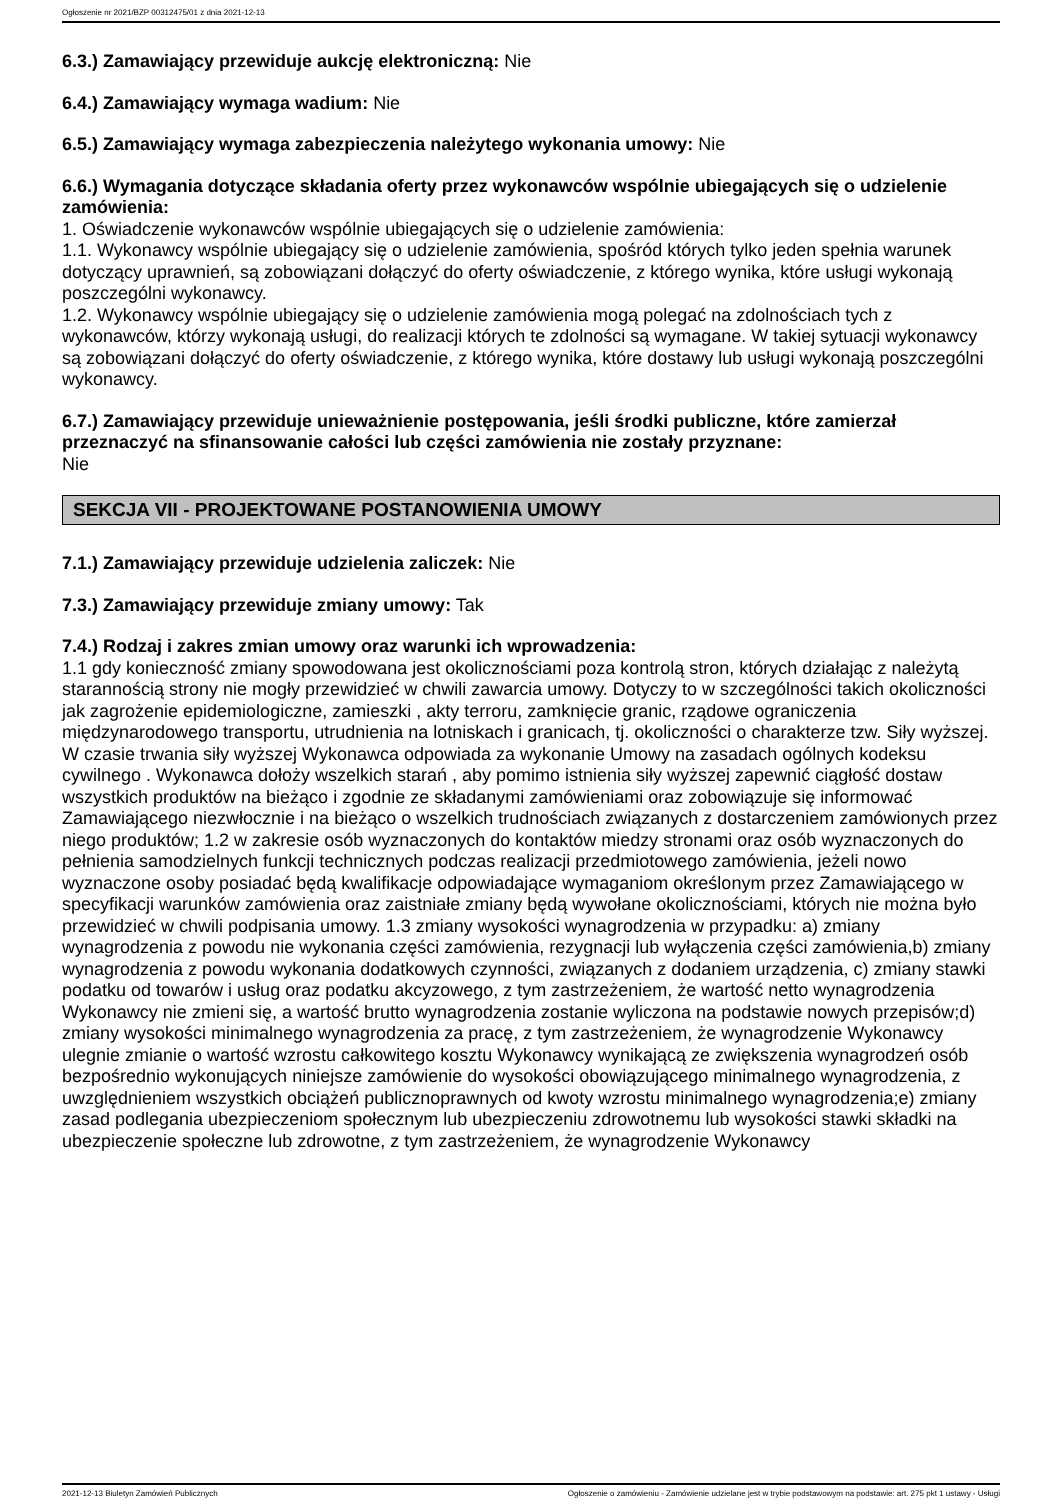Ogłoszenie nr 2021/BZP 00312475/01 z dnia 2021-12-13
6.3.) Zamawiający przewiduje aukcję elektroniczną: Nie
6.4.) Zamawiający wymaga wadium: Nie
6.5.) Zamawiający wymaga zabezpieczenia należytego wykonania umowy: Nie
6.6.) Wymagania dotyczące składania oferty przez wykonawców wspólnie ubiegających się o udzielenie zamówienia:
1. Oświadczenie wykonawców wspólnie ubiegających się o udzielenie zamówienia:
1.1. Wykonawcy wspólnie ubiegający się o udzielenie zamówienia, spośród których tylko jeden spełnia warunek dotyczący uprawnień, są zobowiązani dołączyć do oferty oświadczenie, z którego wynika, które usługi wykonają poszczególni wykonawcy.
1.2. Wykonawcy wspólnie ubiegający się o udzielenie zamówienia mogą polegać na zdolnościach tych z wykonawców, którzy wykonają usługi, do realizacji których te zdolności są wymagane. W takiej sytuacji wykonawcy są zobowiązani dołączyć do oferty oświadczenie, z którego wynika, które dostawy lub usługi wykonają poszczególni wykonawcy.
6.7.) Zamawiający przewiduje unieważnienie postępowania, jeśli środki publiczne, które zamierzał przeznaczyć na sfinansowanie całości lub części zamówienia nie zostały przyznane:
Nie
SEKCJA VII - PROJEKTOWANE POSTANOWIENIA UMOWY
7.1.) Zamawiający przewiduje udzielenia zaliczek: Nie
7.3.) Zamawiający przewiduje zmiany umowy: Tak
7.4.) Rodzaj i zakres zmian umowy oraz warunki ich wprowadzenia:
1.1 gdy konieczność zmiany spowodowana jest okolicznościami poza kontrolą stron, których działając z należytą starannością strony nie mogły przewidzieć w chwili zawarcia umowy. Dotyczy to w szczególności takich okoliczności jak zagrożenie epidemiologiczne, zamieszki , akty terroru, zamknięcie granic, rządowe ograniczenia międzynarodowego transportu, utrudnienia na lotniskach i granicach, tj. okoliczności o charakterze tzw. Siły wyższej. W czasie trwania siły wyższej Wykonawca odpowiada za wykonanie Umowy na zasadach ogólnych kodeksu cywilnego . Wykonawca dołoży wszelkich starań , aby pomimo istnienia siły wyższej zapewnić ciągłość dostaw wszystkich produktów na bieżąco i zgodnie ze składanymi zamówieniami oraz zobowiązuje się informować Zamawiającego niezwłocznie i na bieżąco o wszelkich trudnościach związanych z dostarczeniem zamówionych przez niego produktów; 1.2 w zakresie osób wyznaczonych do kontaktów miedzy stronami oraz osób wyznaczonych do pełnienia samodzielnych funkcji technicznych podczas realizacji przedmiotowego zamówienia, jeżeli nowo wyznaczone osoby posiadać będą kwalifikacje odpowiadające wymaganiom określonym przez Zamawiającego w specyfikacji warunków zamówienia oraz zaistniałe zmiany będą wywołane okolicznościami, których nie można było przewidzieć w chwili podpisania umowy. 1.3 zmiany wysokości wynagrodzenia w przypadku: a) zmiany wynagrodzenia z powodu nie wykonania części zamówienia, rezygnacji lub wyłączenia części zamówienia,b) zmiany wynagrodzenia z powodu wykonania dodatkowych czynności, związanych z dodaniem urządzenia, c) zmiany stawki podatku od towarów i usług oraz podatku akcyzowego, z tym zastrzeżeniem, że wartość netto wynagrodzenia Wykonawcy nie zmieni się, a wartość brutto wynagrodzenia zostanie wyliczona na podstawie nowych przepisów;d) zmiany wysokości minimalnego wynagrodzenia za pracę, z tym zastrzeżeniem, że wynagrodzenie Wykonawcy ulegnie zmianie o wartość wzrostu całkowitego kosztu Wykonawcy wynikającą ze zwiększenia wynagrodzeń osób bezpośrednio wykonujących niniejsze zamówienie do wysokości obowiązującego minimalnego wynagrodzenia, z uwzględnieniem wszystkich obciążeń publicznoprawnych od kwoty wzrostu minimalnego wynagrodzenia;e) zmiany zasad podlegania ubezpieczeniom społecznym lub ubezpieczeniu zdrowotnemu lub wysokości stawki składki na ubezpieczenie społeczne lub zdrowotne, z tym zastrzeżeniem, że wynagrodzenie Wykonawcy
2021-12-13 Biuletyn Zamówień Publicznych Ogłoszenie o zamówieniu - Zamówienie udzielane jest w trybie podstawowym na podstawie: art. 275 pkt 1 ustawy - Usługi